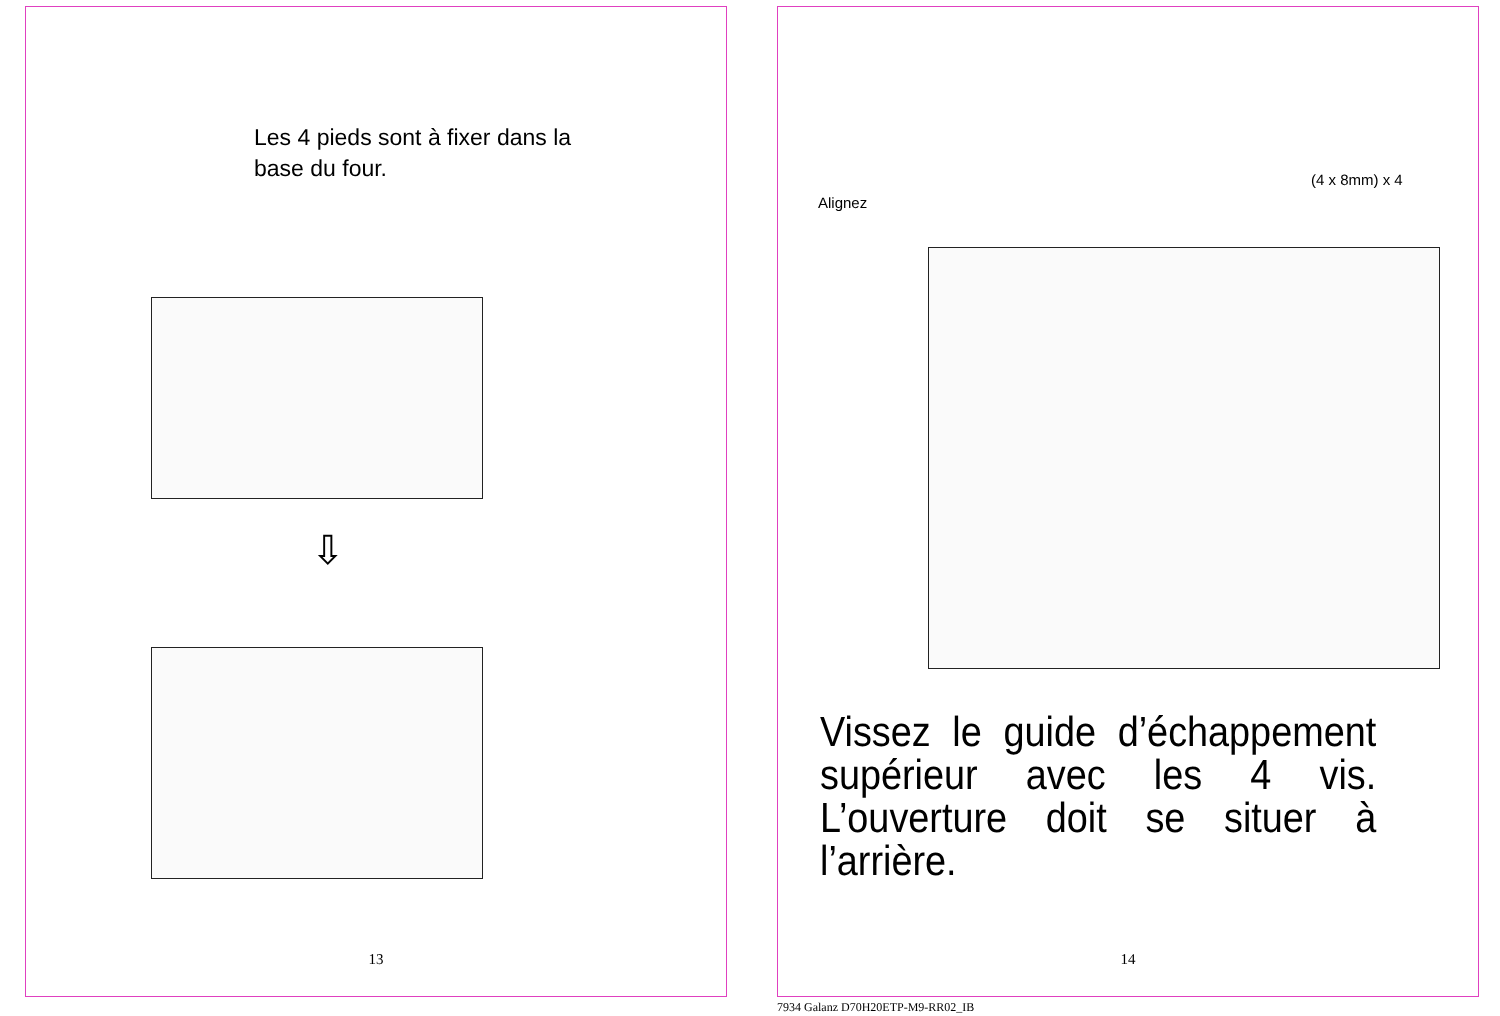Les 4 pieds sont à fixer dans la base du four.
⇩
13
Alignez
(4 x 8mm) x 4
Vissez le guide d’échappement supérieur avec les 4 vis. L’ouverture doit se situer à l’arrière.
14
7934 Galanz D70H20ETP-M9-RR02_IB